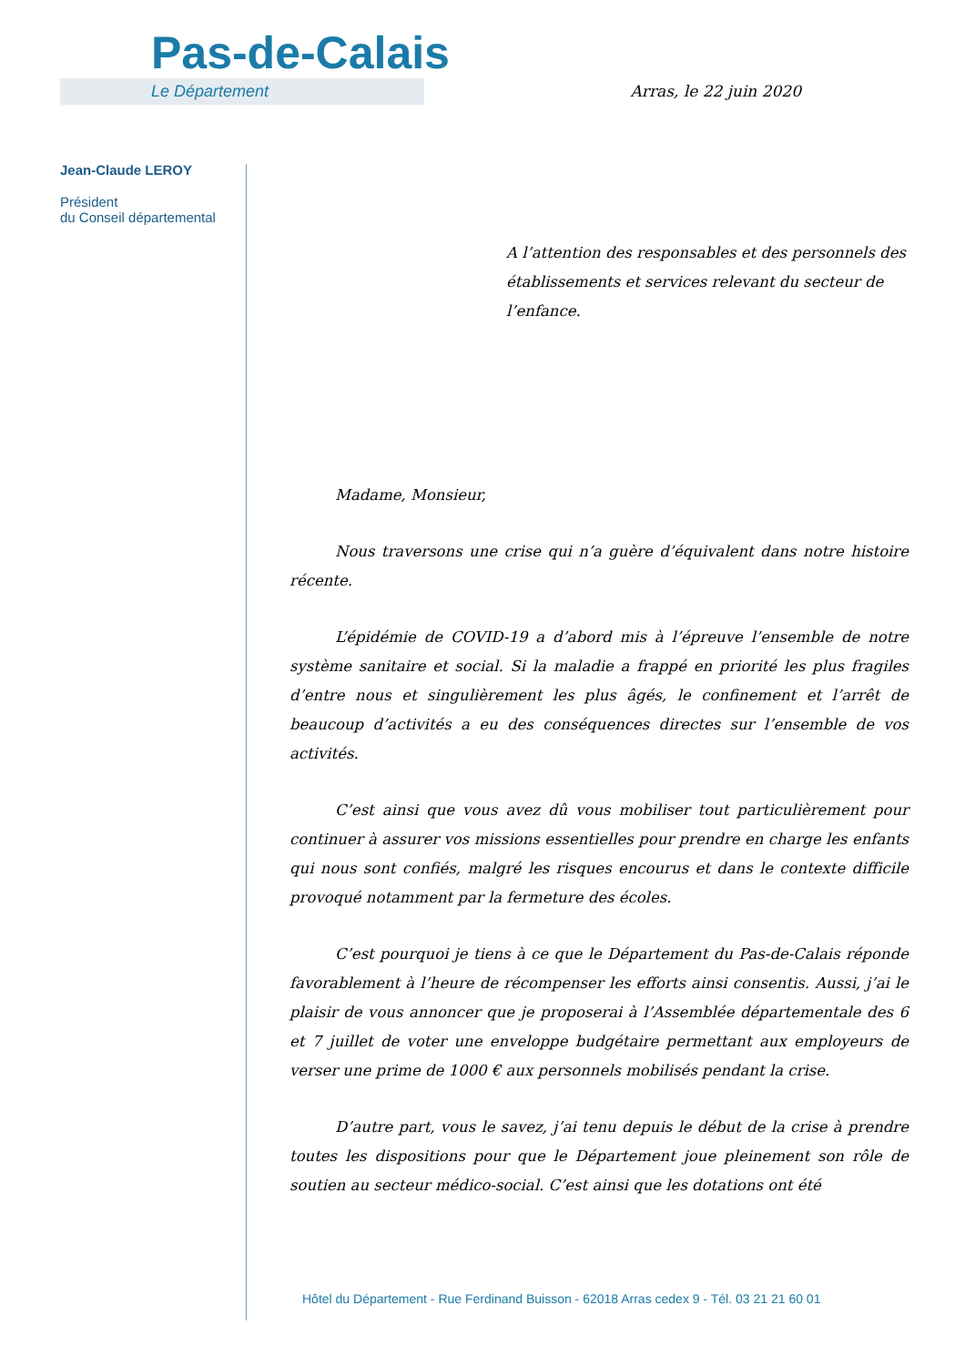Pas-de-Calais
Le Département
Arras, le 22 juin 2020
Jean-Claude LEROY
Président
du Conseil départemental
A l’attention des responsables et des personnels des établissements et services relevant du secteur de l’enfance.
Madame, Monsieur,
Nous traversons une crise qui n’a guère d’équivalent dans notre histoire récente.
L’épidémie de COVID-19 a d’abord mis à l’épreuve l’ensemble de notre système sanitaire et social. Si la maladie a frappé en priorité les plus fragiles d’entre nous et singulièrement les plus âgés, le confinement et l’arrêt de beaucoup d’activités a eu des conséquences directes sur l’ensemble de vos activités.
C’est ainsi que vous avez dû vous mobiliser tout particulièrement pour continuer à assurer vos missions essentielles pour prendre en charge les enfants qui nous sont confiés, malgré les risques encourus et dans le contexte difficile provoqué notamment par la fermeture des écoles.
C’est pourquoi je tiens à ce que le Département du Pas-de-Calais réponde favorablement à l’heure de récompenser les efforts ainsi consentis. Aussi, j’ai le plaisir de vous annoncer que je proposerai à l’Assemblée départementale des 6 et 7 juillet de voter une enveloppe budgétaire permettant aux employeurs de verser une prime de 1000 € aux personnels mobilisés pendant la crise.
D’autre part, vous le savez, j’ai tenu depuis le début de la crise à prendre toutes les dispositions pour que le Département joue pleinement son rôle de soutien au secteur médico-social. C’est ainsi que les dotations ont été
Hôtel du Département - Rue Ferdinand Buisson - 62018 Arras cedex 9 - Tél. 03 21 21 60 01